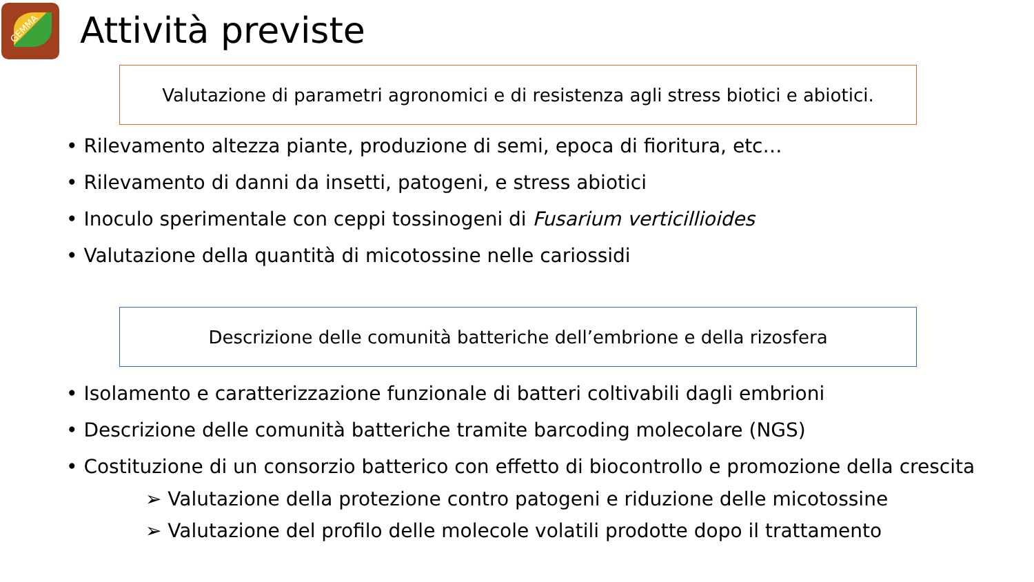GEMMA
Attività previste
Valutazione di parametri agronomici e di resistenza agli stress biotici e abiotici.
• Rilevamento altezza piante, produzione di semi, epoca di fioritura, etc…
• Rilevamento di danni da insetti, patogeni, e stress abiotici
• Inoculo sperimentale con ceppi tossinogeni di Fusarium verticillioides
• Valutazione della quantità di micotossine nelle cariossidi
Descrizione delle comunità batteriche dell’embrione e della rizosfera
• Isolamento e caratterizzazione funzionale di batteri coltivabili dagli embrioni
• Descrizione delle comunità batteriche tramite barcoding molecolare (NGS)
• Costituzione di un consorzio batterico con effetto di biocontrollo e promozione della crescita
➢ Valutazione della protezione contro patogeni e riduzione delle micotossine
➢ Valutazione del profilo delle molecole volatili prodotte dopo il trattamento